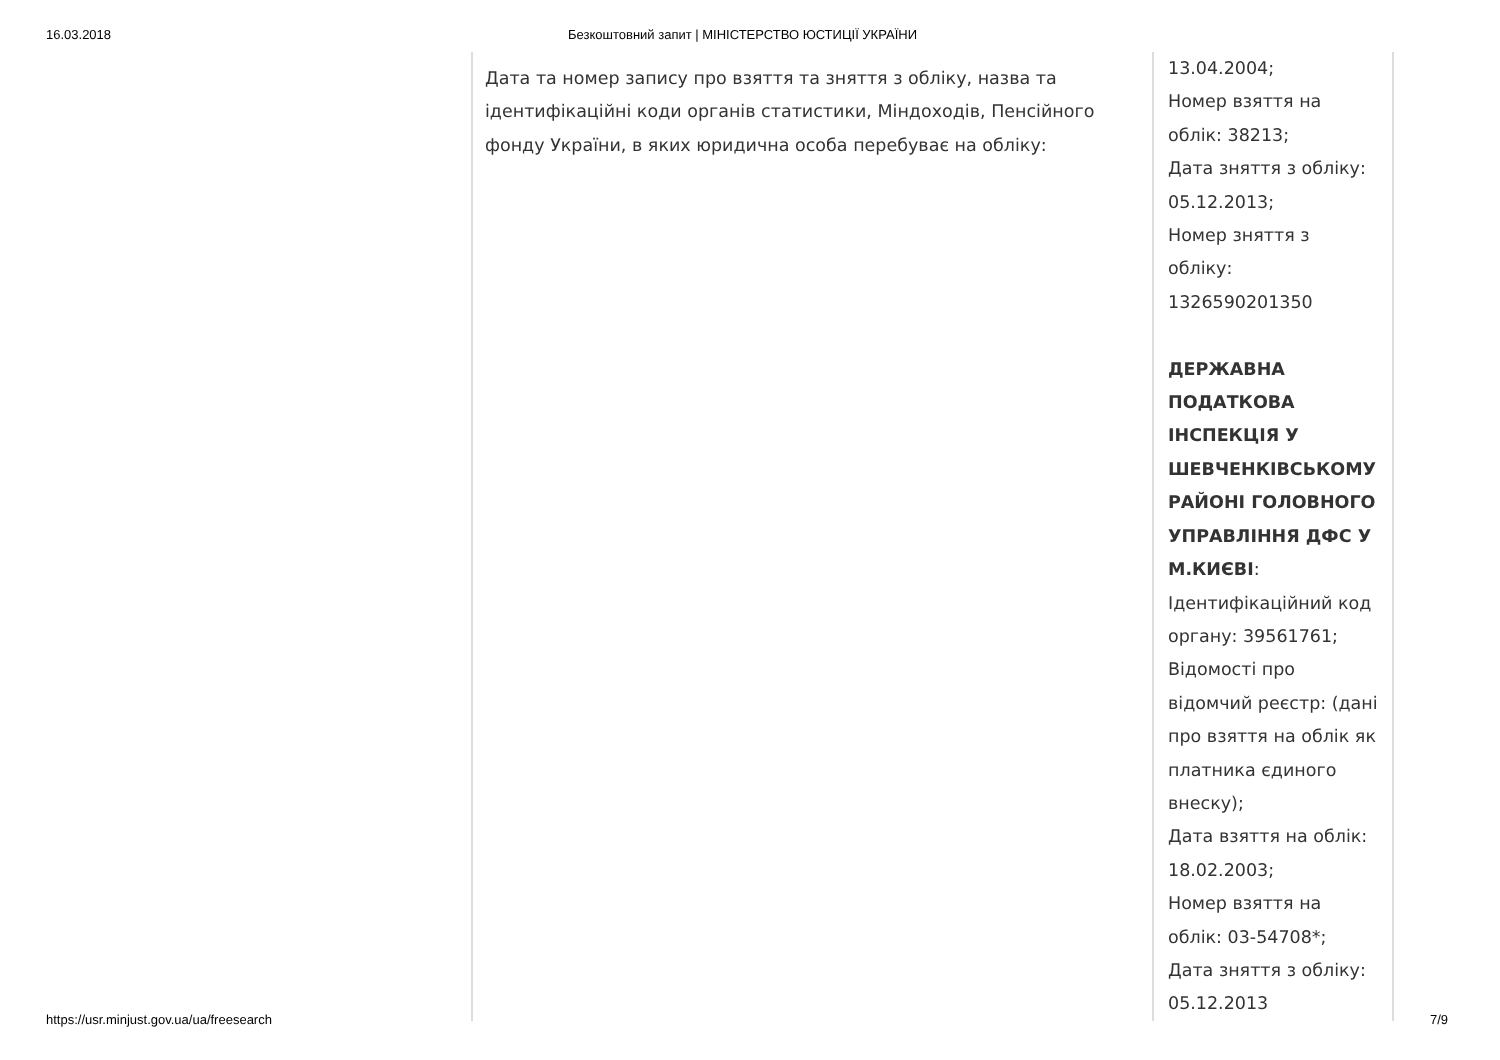16.03.2018 Безкоштовний запит | МІНІСТЕРСТВО ЮСТИЦІЇ УКРАЇНИ
| Дата та номер запису про взяття та зняття з обліку, назва та ідентифікаційні коди органів статистики, Міндоходів, Пенсійного фонду України, в яких юридична особа перебуває на обліку: | 13.04.2004; Номер взяття на облік: 38213; Дата зняття з обліку: 05.12.2013; Номер зняття з обліку: 1326590201350 ДЕРЖАВНА ПОДАТКОВА ІНСПЕКЦІЯ У ШЕВЧЕНКІВСЬКОМУ РАЙОНІ ГОЛОВНОГО УПРАВЛІННЯ ДФС У М.КИЄВІ : Ідентифікаційний код органу: 39561761; Відомості про відомчий реєстр: (дані про взяття на облік як платника єдиного внеску); Дата взяття на облік: 18.02.2003; Номер взяття на облік: 03-54708*; Дата зняття з обліку: 05.12.2013 |
https://usr.minjust.gov.ua/ua/freesearch 7/9